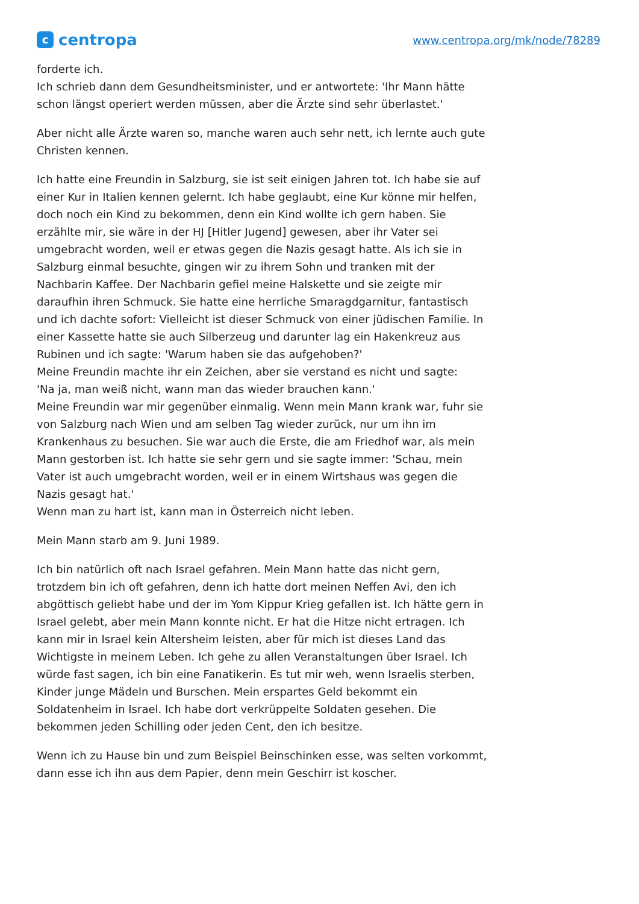c
centropa
www.centropa.org/mk/node/78289
forderte ich.
Ich schrieb dann dem Gesundheitsminister, und er antwortete: 'Ihr Mann hätte schon längst operiert werden müssen, aber die Ärzte sind sehr überlastet.'
Aber nicht alle Ärzte waren so, manche waren auch sehr nett, ich lernte auch gute Christen kennen.
Ich hatte eine Freundin in Salzburg, sie ist seit einigen Jahren tot. Ich habe sie auf einer Kur in Italien kennen gelernt. Ich habe geglaubt, eine Kur könne mir helfen, doch noch ein Kind zu bekommen, denn ein Kind wollte ich gern haben. Sie erzählte mir, sie wäre in der HJ [Hitler Jugend] gewesen, aber ihr Vater sei umgebracht worden, weil er etwas gegen die Nazis gesagt hatte. Als ich sie in Salzburg einmal besuchte, gingen wir zu ihrem Sohn und tranken mit der Nachbarin Kaffee. Der Nachbarin gefiel meine Halskette und sie zeigte mir daraufhin ihren Schmuck. Sie hatte eine herrliche Smaragdgarnitur, fantastisch und ich dachte sofort: Vielleicht ist dieser Schmuck von einer jüdischen Familie. In einer Kassette hatte sie auch Silberzeug und darunter lag ein Hakenkreuz aus Rubinen und ich sagte: 'Warum haben sie das aufgehoben?'
Meine Freundin machte ihr ein Zeichen, aber sie verstand es nicht und sagte:
'Na ja, man weiß nicht, wann man das wieder brauchen kann.'
Meine Freundin war mir gegenüber einmalig. Wenn mein Mann krank war, fuhr sie von Salzburg nach Wien und am selben Tag wieder zurück, nur um ihn im Krankenhaus zu besuchen. Sie war auch die Erste, die am Friedhof war, als mein Mann gestorben ist. Ich hatte sie sehr gern und sie sagte immer: 'Schau, mein Vater ist auch umgebracht worden, weil er in einem Wirtshaus was gegen die Nazis gesagt hat.'
Wenn man zu hart ist, kann man in Österreich nicht leben.
Mein Mann starb am 9. Juni 1989.
Ich bin natürlich oft nach Israel gefahren. Mein Mann hatte das nicht gern, trotzdem bin ich oft gefahren, denn ich hatte dort meinen Neffen Avi, den ich abgöttisch geliebt habe und der im Yom Kippur Krieg gefallen ist. Ich hätte gern in Israel gelebt, aber mein Mann konnte nicht. Er hat die Hitze nicht ertragen. Ich kann mir in Israel kein Altersheim leisten, aber für mich ist dieses Land das Wichtigste in meinem Leben. Ich gehe zu allen Veranstaltungen über Israel. Ich würde fast sagen, ich bin eine Fanatikerin. Es tut mir weh, wenn Israelis sterben, Kinder junge Mädeln und Burschen. Mein erspartes Geld bekommt ein Soldatenheim in Israel. Ich habe dort verkrüppelte Soldaten gesehen. Die bekommen jeden Schilling oder jeden Cent, den ich besitze.
Wenn ich zu Hause bin und zum Beispiel Beinschinken esse, was selten vorkommt, dann esse ich ihn aus dem Papier, denn mein Geschirr ist koscher.